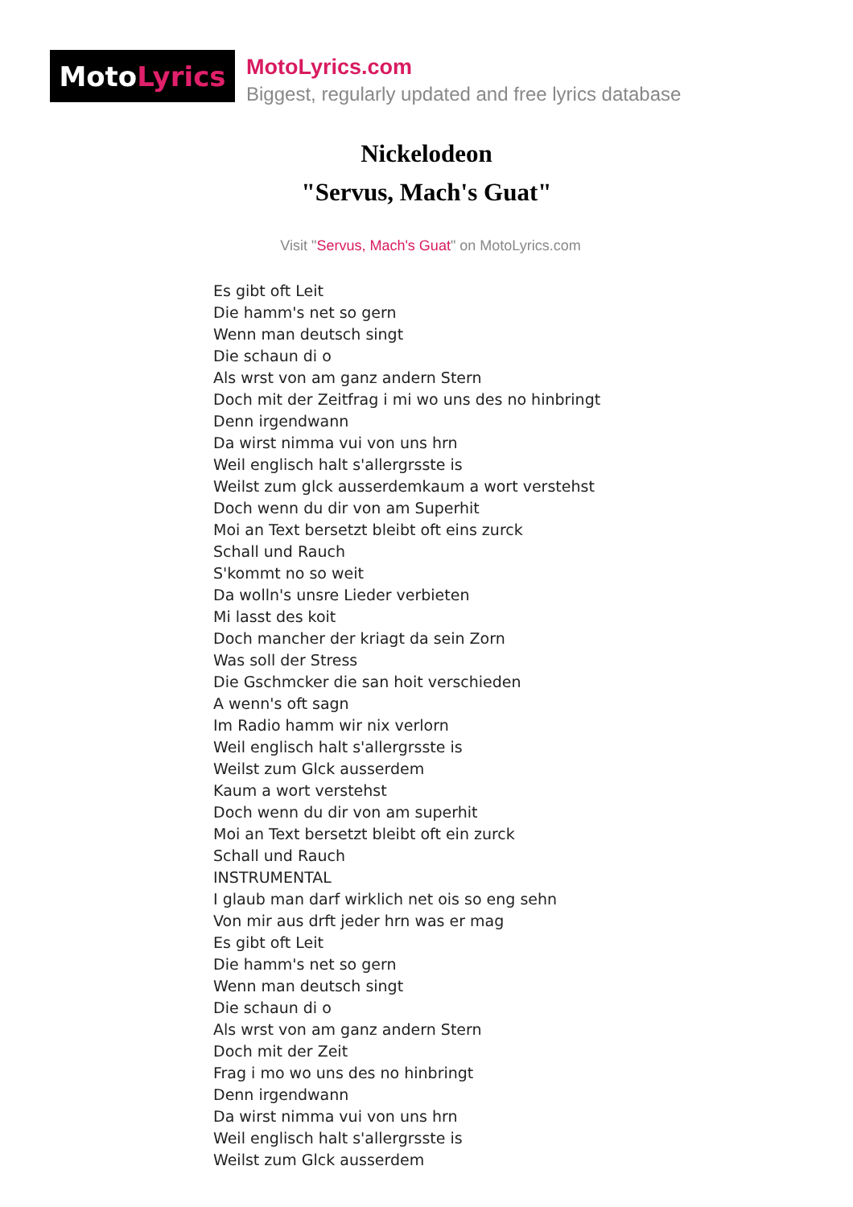Moto Lyrics
MotoLyrics.com
Biggest, regularly updated and free lyrics database
Nickelodeon
"Servus, Mach's Guat"
Visit "Servus, Mach's Guat" on MotoLyrics.com
Es gibt oft Leit
Die hamm's net so gern
Wenn man deutsch singt
Die schaun di o
Als wrst von am ganz andern Stern
Doch mit der Zeitfrag i mi wo uns des no hinbringt
Denn irgendwann
Da wirst nimma vui von uns hrn
Weil englisch halt s'allergrsste is
Weilst zum glck ausserdemkaum a wort verstehst
Doch wenn du dir von am Superhit
Moi an Text bersetzt bleibt oft eins zurck
Schall und Rauch
S'kommt no so weit
Da wolln's unsre Lieder verbieten
Mi lasst des koit
Doch mancher der kriagt da sein Zorn
Was soll der Stress
Die Gschmcker die san hoit verschieden
A wenn's oft sagn
Im Radio hamm wir nix verlorn
Weil englisch halt s'allergrsste is
Weilst zum Glck ausserdem
Kaum a wort verstehst
Doch wenn du dir von am superhit
Moi an Text bersetzt bleibt oft ein zurck
Schall und Rauch
INSTRUMENTAL
I glaub man darf wirklich net ois so eng sehn
Von mir aus drft jeder hrn was er mag
Es gibt oft Leit
Die hamm's net so gern
Wenn man deutsch singt
Die schaun di o
Als wrst von am ganz andern Stern
Doch mit der Zeit
Frag i mo wo uns des no hinbringt
Denn irgendwann
Da wirst nimma vui von uns hrn
Weil englisch halt s'allergrsste is
Weilst zum Glck ausserdem